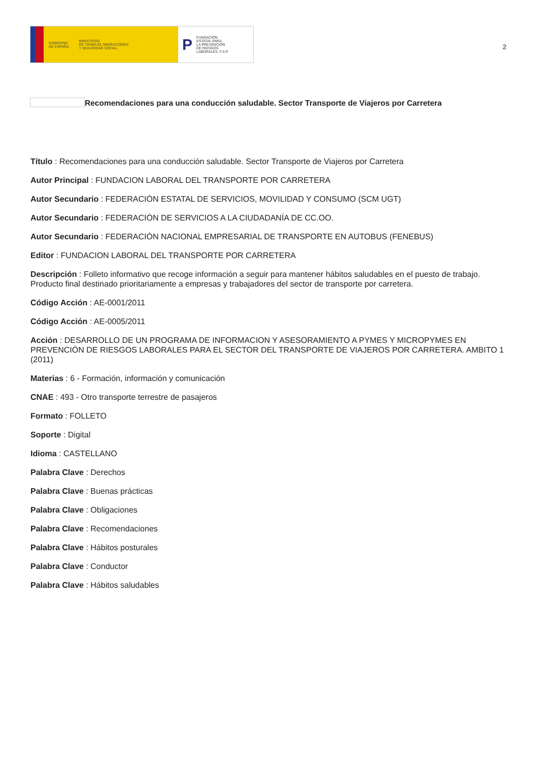GOBIERNO
DE ESPAÑA MINISTERIO
DE TRABAJO, MIGRACIONES
Y SEGURIDAD SOCIAL
P FUNDACIÓN
ESTATAL PARA
LA PREVENCIÓN
DE RIESGOS
LABORALES, F.S.P.
2
Recomendaciones para una conducción saludable. Sector Transporte de Viajeros por Carretera
Título : Recomendaciones para una conducción saludable. Sector Transporte de Viajeros por Carretera
Autor Principal : FUNDACION LABORAL DEL TRANSPORTE POR CARRETERA
Autor Secundario : FEDERACIÓN ESTATAL DE SERVICIOS, MOVILIDAD Y CONSUMO (SCM UGT)
Autor Secundario : FEDERACIÓN DE SERVICIOS A LA CIUDADANÍA DE CC.OO.
Autor Secundario : FEDERACIÓN NACIONAL EMPRESARIAL DE TRANSPORTE EN AUTOBUS (FENEBUS)
Editor : FUNDACION LABORAL DEL TRANSPORTE POR CARRETERA
Descripción : Folleto informativo que recoge información a seguir para mantener hábitos saludables en el puesto de trabajo. Producto final destinado prioritariamente a empresas y trabajadores del sector de transporte por carretera.
Código Acción : AE-0001/2011
Código Acción : AE-0005/2011
Acción : DESARROLLO DE UN PROGRAMA DE INFORMACION Y ASESORAMIENTO A PYMES Y MICROPYMES EN PREVENCIÓN DE RIESGOS LABORALES PARA EL SECTOR DEL TRANSPORTE DE VIAJEROS POR CARRETERA. AMBITO 1 (2011)
Materias : 6 - Formación, información y comunicación
CNAE : 493 - Otro transporte terrestre de pasajeros
Formato : FOLLETO
Soporte : Digital
Idioma : CASTELLANO
Palabra Clave : Derechos
Palabra Clave : Buenas prácticas
Palabra Clave : Obligaciones
Palabra Clave : Recomendaciones
Palabra Clave : Hábitos posturales
Palabra Clave : Conductor
Palabra Clave : Hábitos saludables